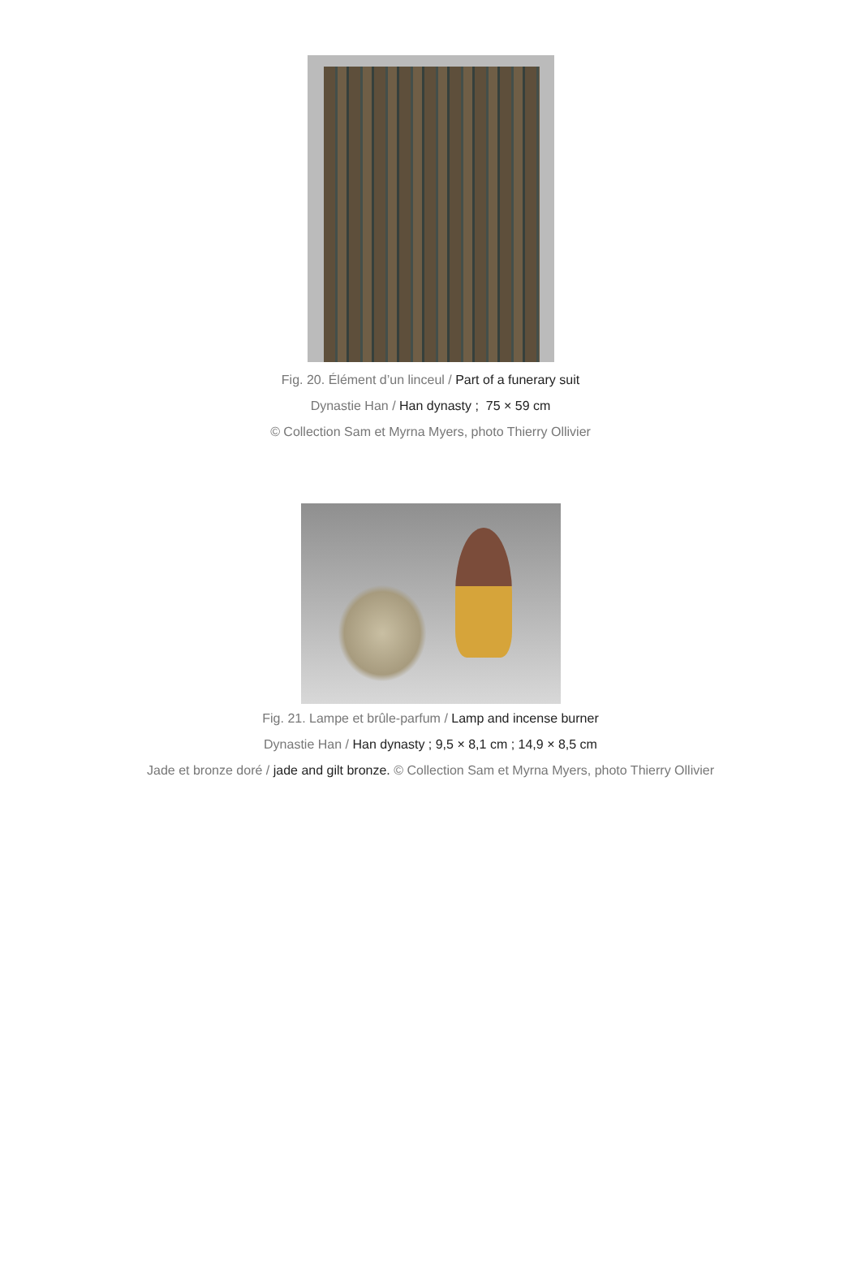Fig. 20. Élément d’un linceul / Part of a funerary suit
Dynastie Han / Han dynasty ; 75 × 59 cm
© Collection Sam et Myrna Myers, photo Thierry Ollivier
Fig. 21. Lampe et brûle-parfum / Lamp and incense burner
Dynastie Han / Han dynasty ; 9,5 × 8,1 cm ; 14,9 × 8,5 cm
Jade et bronze doré / jade and gilt bronze. © Collection Sam et Myrna Myers, photo Thierry Ollivier